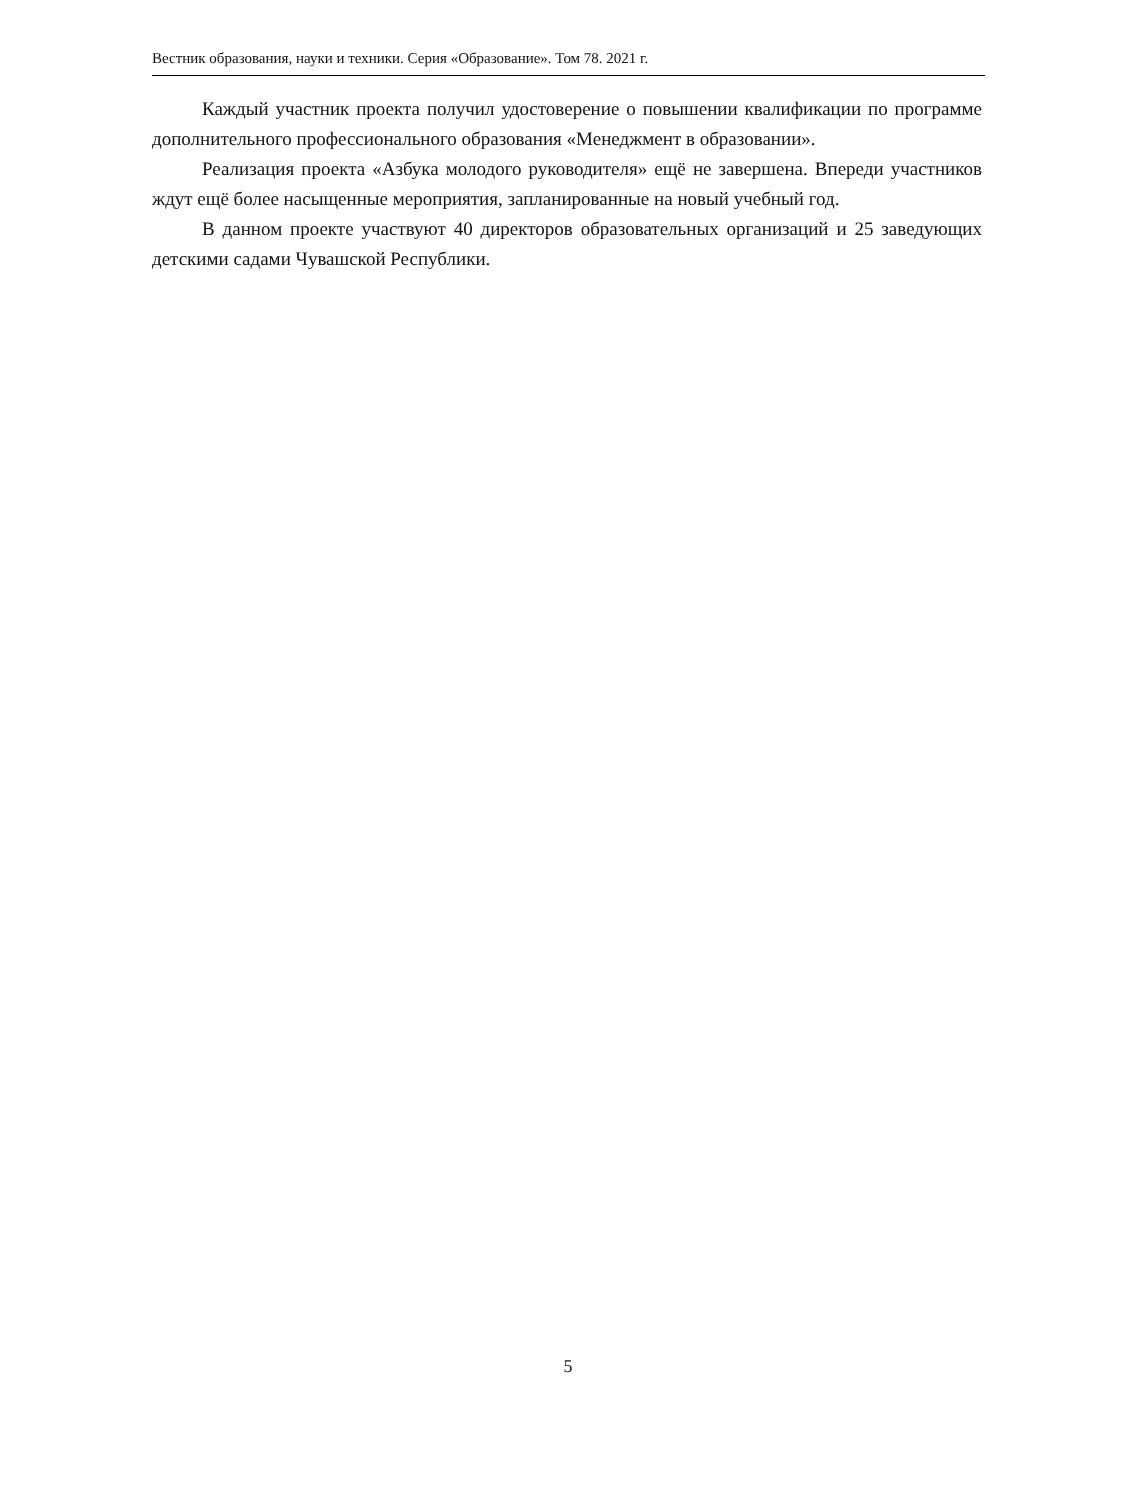Вестник образования, науки и техники. Серия «Образование». Том 78. 2021 г.
Каждый участник проекта получил удостоверение о повышении квалификации по программе дополнительного профессионального образования «Менеджмент в образовании».
Реализация проекта «Азбука молодого руководителя» ещё не завершена. Впереди участников ждут ещё более насыщенные мероприятия, запланированные на новый учебный год.
В данном проекте участвуют 40 директоров образовательных организаций и 25 заведующих детскими садами Чувашской Республики.
5